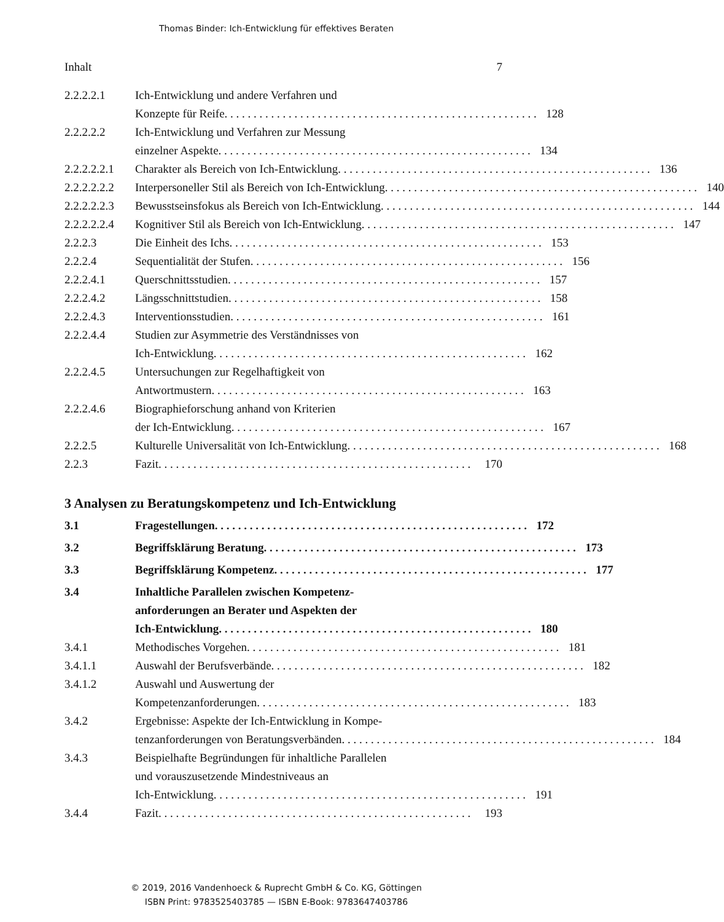Thomas Binder: Ich-Entwicklung für effektives Beraten
Inhalt 7
2.2.2.2.1 Ich-Entwicklung und andere Verfahren und
Konzepte für Reife 128
2.2.2.2.2 Ich-Entwicklung und Verfahren zur Messung
einzelner Aspekte 134
2.2.2.2.2.1
Charakter als Bereich von Ich-Entwicklung 136
2.2.2.2.2.2
Interpersoneller Stil als Bereich von Ich-Entwicklung 140
2.2.2.2.2.3
Bewusstseinsfokus als Bereich von Ich-Entwicklung 144
2.2.2.2.2.4
Kognitiver Stil als Bereich von Ich-Entwicklung 147
2.2.2.3 Die Einheit des Ichs 153
2.2.2.4 Sequentialität der Stufen 156
2.2.2.4.1 Querschnittsstudien 157
2.2.2.4.2 Längsschnittstudien 158
2.2.2.4.3 Interventionsstudien 161
2.2.2.4.4 Studien zur Asymmetrie des Verständnisses von
Ich-Entwicklung 162
2.2.2.4.5 Untersuchungen zur Regelhaftigkeit von
Antwortmustern 163
2.2.2.4.6 Biographieforschung anhand von Kriterien
der Ich-Entwicklung 167
2.2.2.5 Kulturelle Universalität von Ich-Entwicklung 168
2.2.3 Fazit 170
3 Analysen zu Beratungskompetenz und Ich-Entwicklung
3.1 Fragestellungen 172
3.2 Begriffsklärung Beratung 173
3.3 Begriffsklärung Kompetenz 177
3.4 Inhaltliche Parallelen zwischen Kompetenz-
anforderungen an Berater und Aspekten der
Ich-Entwicklung 180
3.4.1 Methodisches Vorgehen 181
3.4.1.1 Auswahl der Berufsverbände 182
3.4.1.2 Auswahl und Auswertung der
Kompetenzanforderungen 183
3.4.2 Ergebnisse: Aspekte der Ich-Entwicklung in Kompe-
tenzanforderungen von Beratungsverbänden 184
3.4.3 Beispielhafte Begründungen für inhaltliche Parallelen
und vorauszusetzende Mindestniveaus an
Ich-Entwicklung 191
3.4.4 Fazit 193
© 2019, 2016 Vandenhoeck & Ruprecht GmbH & Co. KG, Göttingen
ISBN Print: 9783525403785 — ISBN E-Book: 9783647403786